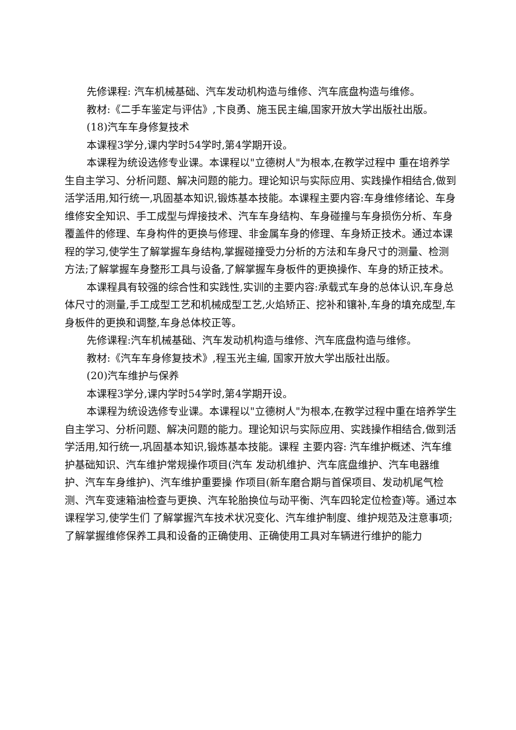先修课程: 汽车机械基础、汽车发动机构造与维修、汽车底盘构造与维修。
教材:《二手车鉴定与评估》,卞良勇、施玉民主编,国家开放大学出版社出版。
(18)汽车车身修复技术
本课程3学分,课内学时54学时,第4学期开设。
本课程为统设选修专业课。本课程以"立德树人"为根本,在教学过程中 重在培养学生自主学习、分析问题、解决问题的能力。理论知识与实际应用、实践操作相结合,做到活学活用,知行统一,巩固基本知识,锻炼基本技能。本课程主要内容:车身维修绪论、车身维修安全知识、手工成型与焊接技术、汽车车身结构、车身碰撞与车身损伤分析、车身覆盖件的修理、车身构件的更换与修理、非金属车身的修理、车身矫正技术。通过本课程的学习,使学生了解掌握车身结构,掌握碰撞受力分析的方法和车身尺寸的测量、检测方法;了解掌握车身整形工具与设备,了解掌握车身板件的更换操作、车身的矫正技术。
本课程具有较强的综合性和实践性,实训的主要内容:承载式车身的总体认识,车身总体尺寸的测量,手工成型工艺和机械成型工艺,火焰矫正、挖补和镶补,车身的填充成型,车身板件的更换和调整,车身总体校正等。
先修课程:汽车机械基础、汽车发动机构造与维修、汽车底盘构造与维修。
教材:《汽车车身修复技术》,程玉光主编, 国家开放大学出版社出版。
(20)汽车维护与保养
本课程3学分,课内学时54学时,第4学期开设。
本课程为统设选修专业课。本课程以"立德树人"为根本,在教学过程中重在培养学生自主学习、分析问题、解决问题的能力。理论知识与实际应用、实践操作相结合,做到活学活用,知行统一,巩固基本知识,锻炼基本技能。课程 主要内容: 汽车维护概述、汽车维护基础知识、汽车维护常规操作项目(汽车 发动机维护、汽车底盘维护、汽车电器维护、汽车车身维护)、汽车维护重要操 作项目(新车磨合期与首保项目、发动机尾气检测、汽车变速箱油检查与更换、汽车轮胎换位与动平衡、汽车四轮定位检查)等。通过本课程学习,使学生们 了解掌握汽车技术状况变化、汽车维护制度、维护规范及注意事项;了解掌握维修保养工具和设备的正确使用、正确使用工具对车辆进行维护的能力